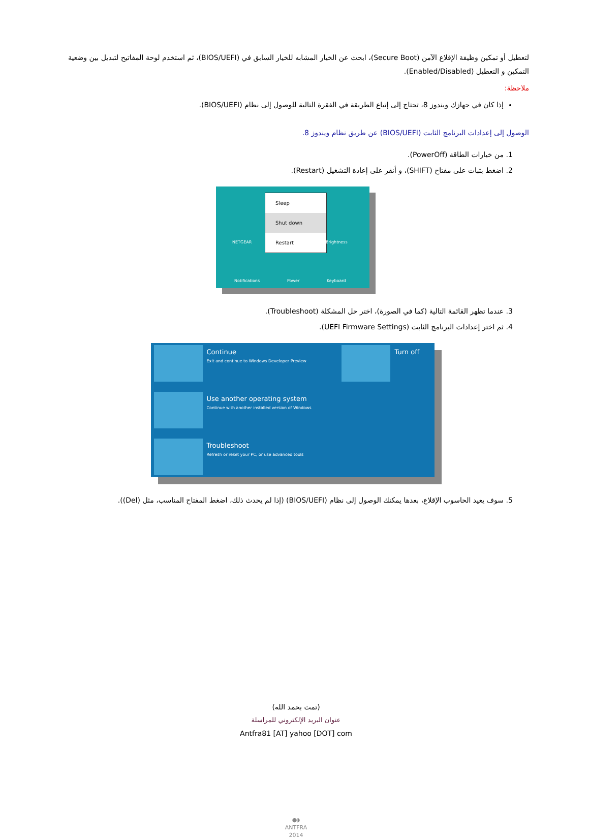لتعطيل أو تمكين وظيفة الإقلاع الآمن (Secure Boot)، ابحث عن الخيار المشابه للخيار السابق في (BIOS/UEFI)، ثم استخدم لوحة المفاتيح لتبديل بين وضعية التمكين و التعطيل (Enabled/Disabled).
ملاحظة:
إذا كان في جهازك ويندوز 8، تحتاج إلى إتباع الطريقة في الفقرة التالية للوصول إلى نظام (BIOS/UEFI).
الوصول إلى إعدادات البرنامج الثابت (BIOS/UEFI) عن طريق نظام ويندوز 8.
1. من خيارات الطاقة (PowerOff).
2. اضغط بثبات على مفتاح (SHIFT)، و أنقر على إعادة التشغيل (Restart).
Sleep
Shut down
Restart
NETGEAR Brightness
Notifications Power Keyboard
3. عندما تظهر القائمة التالية (كما في الصورة)، اختر حل المشكلة (Troubleshoot).
4. ثم اختر إعدادات البرنامج الثابت (UEFI Firmware Settings).
Continue
Exit and continue to Windows Developer Preview
Turn off
Use another operating system
Continue with another installed version of Windows
Troubleshoot
Refresh or reset your PC, or use advanced tools
5. سوف يعيد الحاسوب الإقلاع، بعدها يمكنك الوصول إلى نظام (BIOS/UEFI) (إذا لم يحدث ذلك، اضغط المفتاح المناسب، مثل (Del)).
(تمت بحمد الله)
عنوان البريد الإلكتروني للمراسلة
Antfra81 [AT] yahoo [DOT] com
●◗
ANTFRA
2014